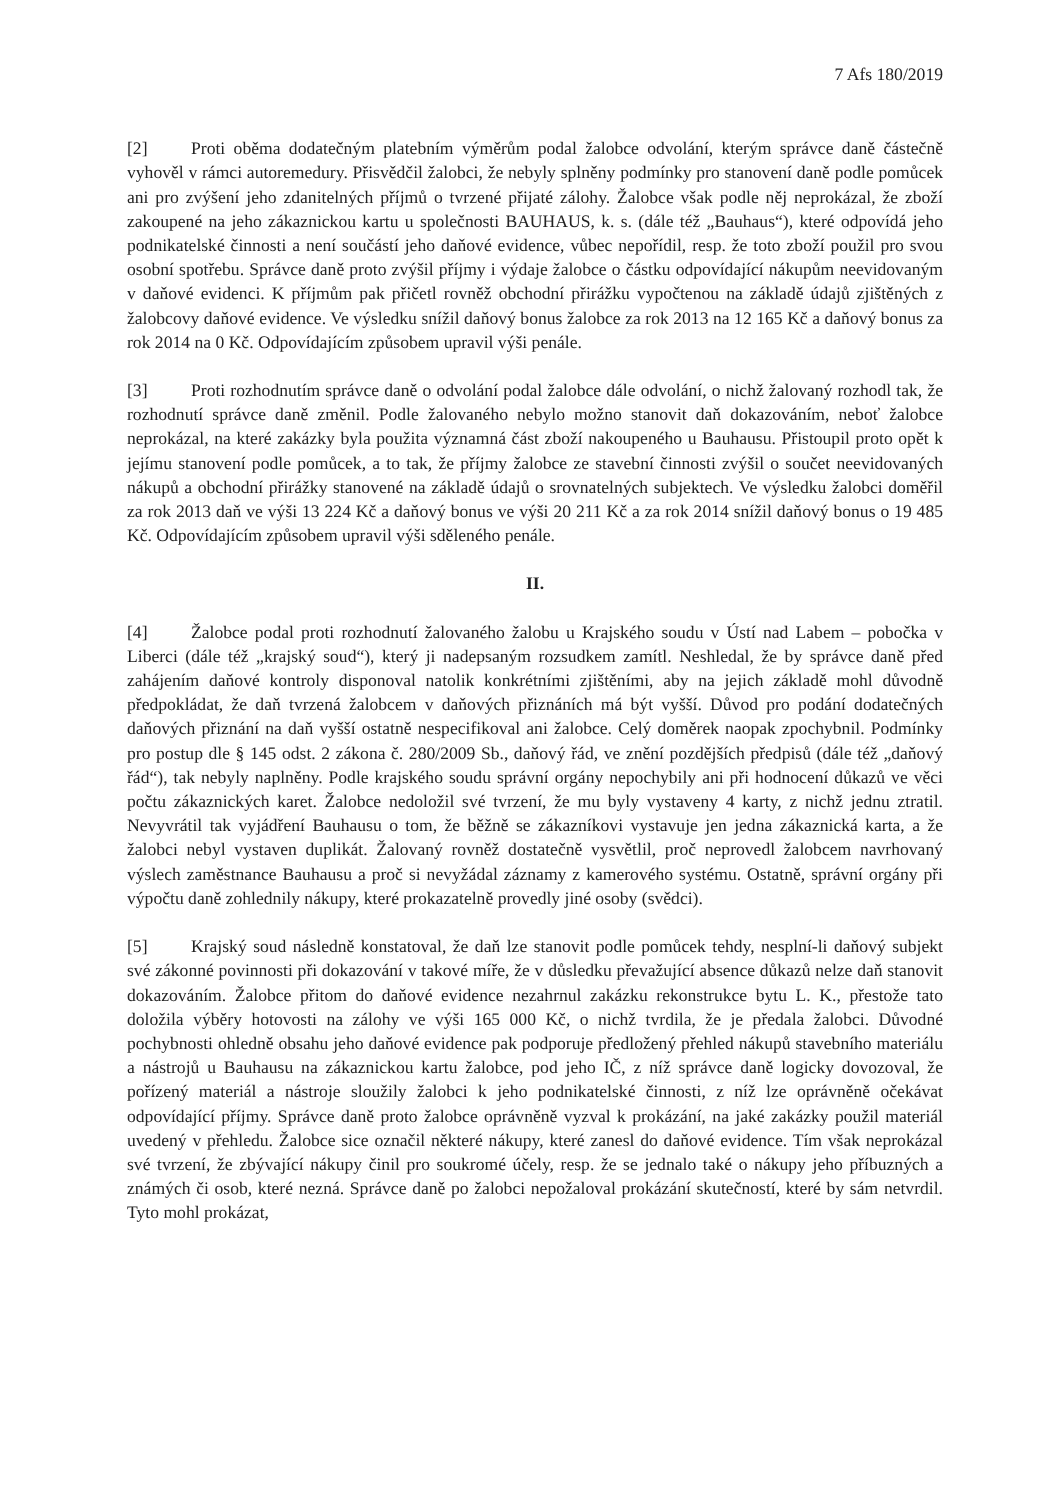7 Afs 180/2019
[2] Proti oběma dodatečným platebním výměrům podal žalobce odvolání, kterým správce daně částečně vyhověl v rámci autoremedury. Přisvědčil žalobci, že nebyly splněny podmínky pro stanovení daně podle pomůcek ani pro zvýšení jeho zdanitelných příjmů o tvrzené přijaté zálohy. Žalobce však podle něj neprokázal, že zboží zakoupené na jeho zákaznickou kartu u společnosti BAUHAUS, k. s. (dále též „Bauhaus“), které odpovídá jeho podnikatelské činnosti a není součástí jeho daňové evidence, vůbec nepořídil, resp. že toto zboží použil pro svou osobní spotřebu. Správce daně proto zvýšil příjmy i výdaje žalobce o částku odpovídající nákupům neevidovaným v daňové evidenci. K příjmům pak přičetl rovněž obchodní přirážku vypočtenou na základě údajů zjištěných z žalobcovy daňové evidence. Ve výsledku snížil daňový bonus žalobce za rok 2013 na 12 165 Kč a daňový bonus za rok 2014 na 0 Kč. Odpovídajícím způsobem upravil výši penále.
[3] Proti rozhodnutím správce daně o odvolání podal žalobce dále odvolání, o nichž žalovaný rozhodl tak, že rozhodnutí správce daně změnil. Podle žalovaného nebylo možno stanovit daň dokazováním, neboť žalobce neprokázal, na které zakázky byla použita významná část zboží nakoupeného u Bauhausu. Přistoupil proto opět k jejímu stanovení podle pomůcek, a to tak, že příjmy žalobce ze stavební činnosti zvýšil o součet neevidovaných nákupů a obchodní přirážky stanovené na základě údajů o srovnatelných subjektech. Ve výsledku žalobci doměřil za rok 2013 daň ve výši 13 224 Kč a daňový bonus ve výši 20 211 Kč a za rok 2014 snížil daňový bonus o 19 485 Kč. Odpovídajícím způsobem upravil výši sděleného penále.
II.
[4] Žalobce podal proti rozhodnutí žalovaného žalobu u Krajského soudu v Ústí nad Labem – pobočka v Liberci (dále též „krajský soud“), který ji nadepsaným rozsudkem zamítl. Neshledal, že by správce daně před zahájením daňové kontroly disponoval natolik konkrétními zjištěními, aby na jejich základě mohl důvodně předpokládat, že daň tvrzená žalobcem v daňových přiznáních má být vyšší. Důvod pro podání dodatečných daňových přiznání na daň vyšší ostatně nespecifikoval ani žalobce. Celý doměrek naopak zpochybnil. Podmínky pro postup dle § 145 odst. 2 zákona č. 280/2009 Sb., daňový řád, ve znění pozdějších předpisů (dále též „daňový řád“), tak nebyly naplněny. Podle krajského soudu správní orgány nepochybily ani při hodnocení důkazů ve věci počtu zákaznických karet. Žalobce nedoložil své tvrzení, že mu byly vystaveny 4 karty, z nichž jednu ztratil. Nevyvrátil tak vyjádření Bauhausu o tom, že běžně se zákazníkovi vystavuje jen jedna zákaznická karta, a že žalobci nebyl vystaven duplikát. Žalovaný rovněž dostatečně vysvětlil, proč neprovedl žalobcem navrhovaný výslech zaměstnance Bauhausu a proč si nevyžádal záznamy z kamerového systému. Ostatně, správní orgány při výpočtu daně zohlednily nákupy, které prokazatelně provedly jiné osoby (svědci).
[5] Krajský soud následně konstatoval, že daň lze stanovit podle pomůcek tehdy, nesplní-li daňový subjekt své zákonné povinnosti při dokazování v takové míře, že v důsledku převažující absence důkazů nelze daň stanovit dokazováním. Žalobce přitom do daňové evidence nezahrnul zakázku rekonstrukce bytu L. K., přestože tato doložila výběry hotovosti na zálohy ve výši 165 000 Kč, o nichž tvrdila, že je předala žalobci. Důvodné pochybnosti ohledně obsahu jeho daňové evidence pak podporuje předložený přehled nákupů stavebního materiálu a nástrojů u Bauhausu na zákaznickou kartu žalobce, pod jeho IČ, z níž správce daně logicky dovozoval, že pořízený materiál a nástroje sloužily žalobci k jeho podnikatelské činnosti, z níž lze oprávněně očekávat odpovídající příjmy. Správce daně proto žalobce oprávněně vyzval k prokázání, na jaké zakázky použil materiál uvedený v přehledu. Žalobce sice označil některé nákupy, které zanesl do daňové evidence. Tím však neprokázal své tvrzení, že zbývající nákupy činil pro soukromé účely, resp. že se jednalo také o nákupy jeho příbuzných a známých či osob, které nezná. Správce daně po žalobci nepožaloval prokázání skutečností, které by sám netvrdil. Tyto mohl prokázat,